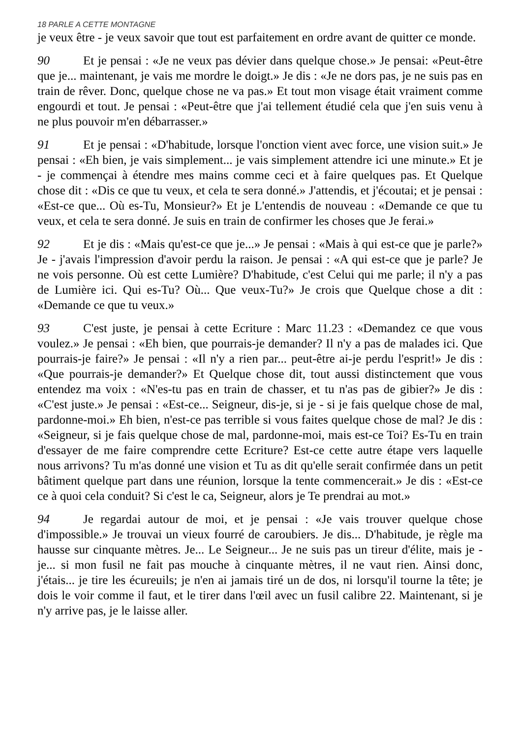18 PARLE A CETTE MONTAGNE
je veux être - je veux savoir que tout est parfaitement en ordre avant de quitter ce monde.
90 Et je pensai : «Je ne veux pas dévier dans quelque chose.» Je pensai: «Peut-être que je... maintenant, je vais me mordre le doigt.» Je dis : «Je ne dors pas, je ne suis pas en train de rêver. Donc, quelque chose ne va pas.» Et tout mon visage était vraiment comme engourdi et tout. Je pensai : «Peut-être que j'ai tellement étudié cela que j'en suis venu à ne plus pouvoir m'en débarrasser.»
91 Et je pensai : «D'habitude, lorsque l'onction vient avec force, une vision suit.» Je pensai : «Eh bien, je vais simplement... je vais simplement attendre ici une minute.» Et je - je commençai à étendre mes mains comme ceci et à faire quelques pas. Et Quelque chose dit : «Dis ce que tu veux, et cela te sera donné.» J'attendis, et j'écoutai; et je pensai : «Est-ce que... Où es-Tu, Monsieur?» Et je L'entendis de nouveau : «Demande ce que tu veux, et cela te sera donné. Je suis en train de confirmer les choses que Je ferai.»
92 Et je dis : «Mais qu'est-ce que je...» Je pensai : «Mais à qui est-ce que je parle?» Je - j'avais l'impression d'avoir perdu la raison. Je pensai : «A qui est-ce que je parle? Je ne vois personne. Où est cette Lumière? D'habitude, c'est Celui qui me parle; il n'y a pas de Lumière ici. Qui es-Tu? Où... Que veux-Tu?» Je crois que Quelque chose a dit : «Demande ce que tu veux.»
93 C'est juste, je pensai à cette Ecriture : Marc 11.23 : «Demandez ce que vous voulez.» Je pensai : «Eh bien, que pourrais-je demander? Il n'y a pas de malades ici. Que pourrais-je faire?» Je pensai : «Il n'y a rien par... peut-être ai-je perdu l'esprit!» Je dis : «Que pourrais-je demander?» Et Quelque chose dit, tout aussi distinctement que vous entendez ma voix : «N'es-tu pas en train de chasser, et tu n'as pas de gibier?» Je dis : «C'est juste.» Je pensai : «Est-ce... Seigneur, dis-je, si je - si je fais quelque chose de mal, pardonne-moi.» Eh bien, n'est-ce pas terrible si vous faites quelque chose de mal? Je dis : «Seigneur, si je fais quelque chose de mal, pardonne-moi, mais est-ce Toi? Es-Tu en train d'essayer de me faire comprendre cette Ecriture? Est-ce cette autre étape vers laquelle nous arrivons? Tu m'as donné une vision et Tu as dit qu'elle serait confirmée dans un petit bâtiment quelque part dans une réunion, lorsque la tente commencerait.» Je dis : «Est-ce ce à quoi cela conduit? Si c'est le ca, Seigneur, alors je Te prendrai au mot.»
94 Je regardai autour de moi, et je pensai : «Je vais trouver quelque chose d'impossible.» Je trouvai un vieux fourré de caroubiers. Je dis... D'habitude, je règle ma hausse sur cinquante mètres. Je... Le Seigneur... Je ne suis pas un tireur d'élite, mais je - je... si mon fusil ne fait pas mouche à cinquante mètres, il ne vaut rien. Ainsi donc, j'étais... je tire les écureuils; je n'en ai jamais tiré un de dos, ni lorsqu'il tourne la tête; je dois le voir comme il faut, et le tirer dans l'œil avec un fusil calibre 22. Maintenant, si je n'y arrive pas, je le laisse aller.